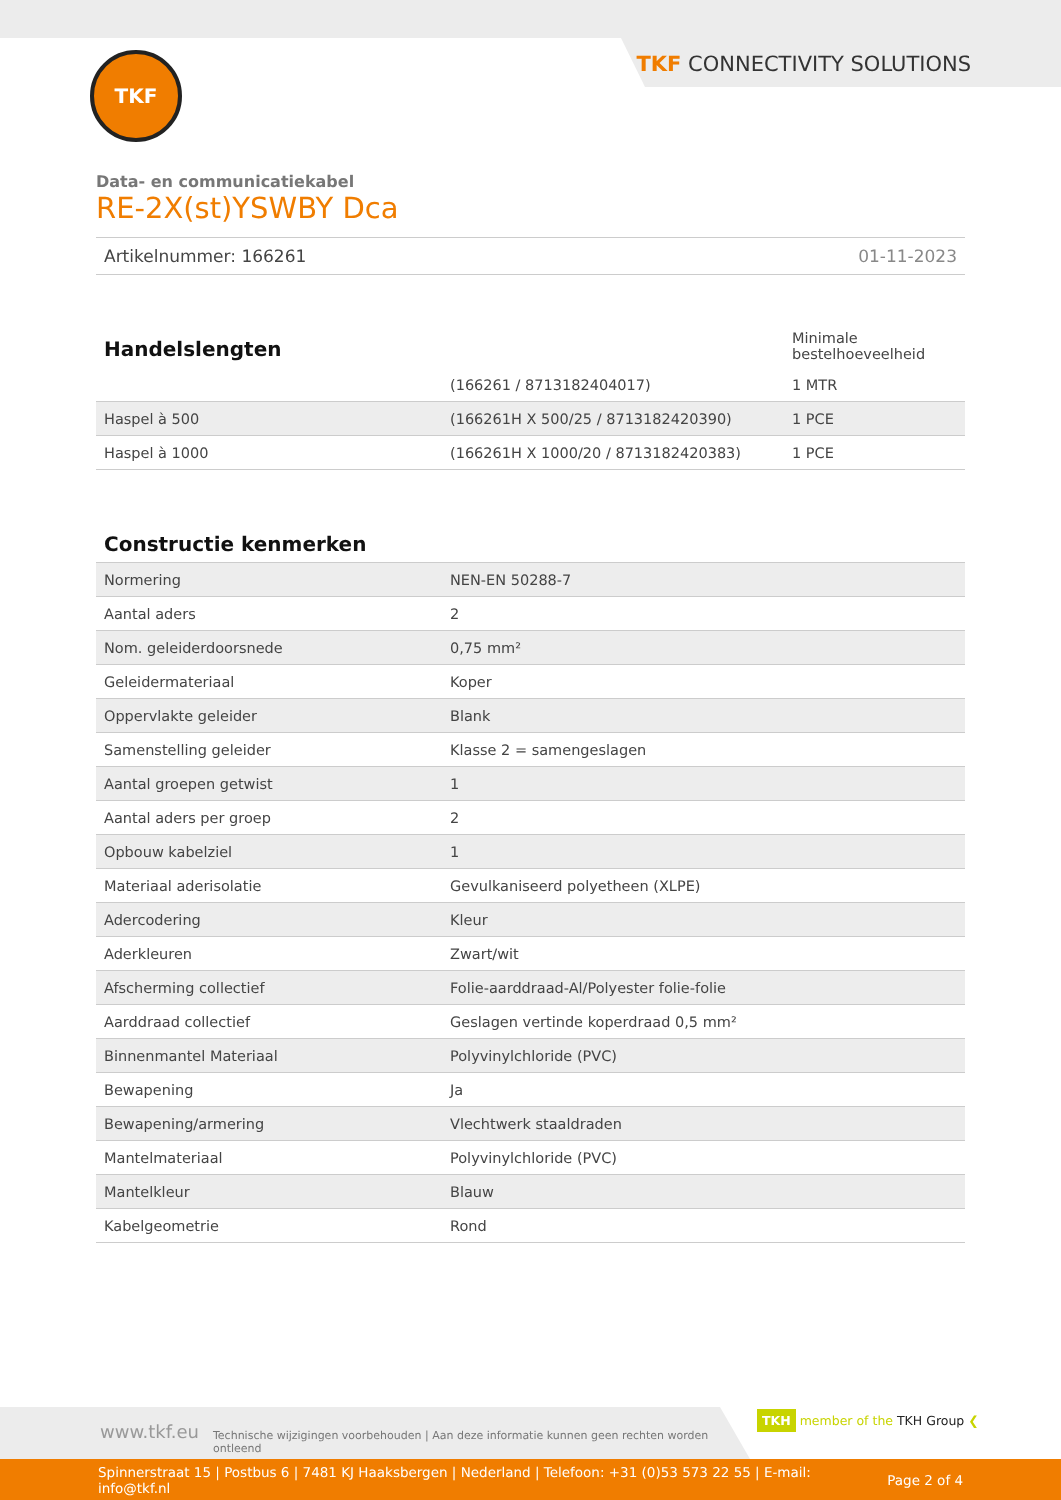TKF CONNECTIVITY SOLUTIONS TKF
Data- en communicatiekabel
RE-2X(st)YSWBY Dca
Artikelnummer: 166261 01-11-2023
| Handelslengten | | Minimale bestelhoeveelheid |
| | (166261 / 8713182404017) | 1 MTR |
| Haspel à 500 | (166261H X 500/25 / 8713182420390) | 1 PCE |
| Haspel à 1000 | (166261H X 1000/20 / 8713182420383) | 1 PCE |
Constructie kenmerken
| Normering | NEN-EN 50288-7 |
| Aantal aders | 2 |
| Nom. geleiderdoorsnede | 0,75 mm² |
| Geleidermateriaal | Koper |
| Oppervlakte geleider | Blank |
| Samenstelling geleider | Klasse 2 = samengeslagen |
| Aantal groepen getwist | 1 |
| Aantal aders per groep | 2 |
| Opbouw kabelziel | 1 |
| Materiaal aderisolatie | Gevulkaniseerd polyetheen (XLPE) |
| Adercodering | Kleur |
| Aderkleuren | Zwart/wit |
| Afscherming collectief | Folie-aarddraad-Al/Polyester folie-folie |
| Aarddraad collectief | Geslagen vertinde koperdraad 0,5 mm² |
| Binnenmantel Materiaal | Polyvinylchloride (PVC) |
| Bewapening | Ja |
| Bewapening/armering | Vlechtwerk staaldraden |
| Mantelmateriaal | Polyvinylchloride (PVC) |
| Mantelkleur | Blauw |
| Kabelgeometrie | Rond |
www.tkf.eu Technische wijzigingen voorbehouden | Aan deze informatie kunnen geen rechten worden ontleend TKH member of the TKH Group ❮
Spinnerstraat 15 | Postbus 6 | 7481 KJ Haaksbergen | Nederland | Telefoon: +31 (0)53 573 22 55 | E-mail: info@tkf.nl Page 2 of 4